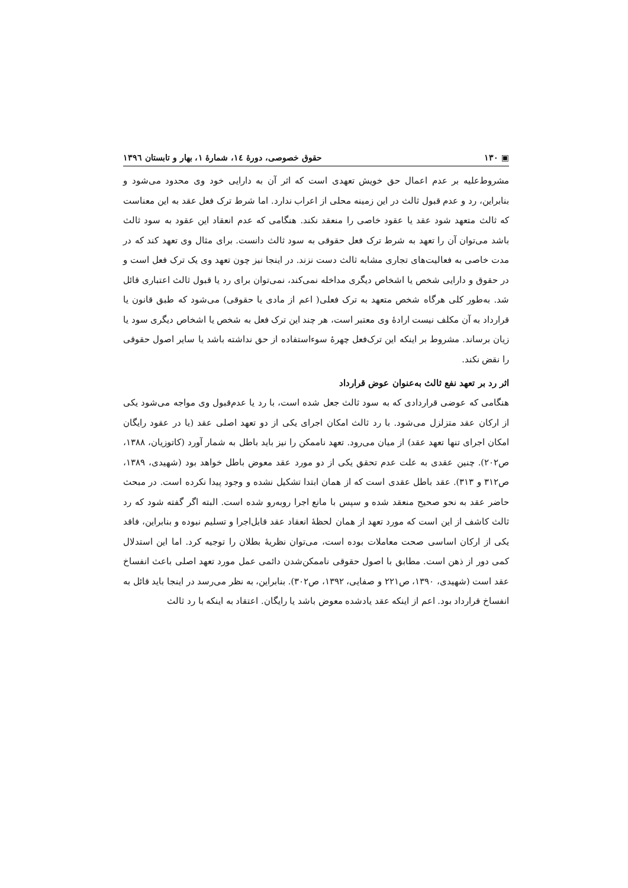▣ ۱۳۰ حقوق خصوصی، دورهٔ ۱٤، شمارهٔ ۱، بهار و تابستان ۱۳۹٦
مشروط‌علیه بر عدم اعمال حق خویش تعهدی است که اثر آن به دارایی خود وی محدود می‌شود و بنابراین، رد و عدم قبول ثالث در این زمینه محلی از اعراب ندارد. اما شرط ترک فعل عقد به این معناست که ثالث متعهد شود عقد یا عقود خاصی را منعقد نکند. هنگامی که عدم انعقاد این عقود به سود ثالث باشد می‌توان آن را تعهد به شرط ترک فعل حقوقی به سود ثالث دانست. برای مثال وی تعهد کند که در مدت خاصی به فعالیت‌های تجاری مشابه ثالث دست نزند. در اینجا نیز چون تعهد وی یک ترک فعل است و در حقوق و دارایی شخص یا اشخاص دیگری مداخله نمی‌کند، نمی‌توان برای رد یا قبول ثالث اعتباری قائل شد. به‌طور کلی هرگاه شخص متعهد به ترک فعلی( اعم از مادی یا حقوقی) می‌شود که طبق قانون یا قرارداد به آن مکلف نیست ارادهٔ وی معتبر است، هر چند این ترک فعل به شخص یا اشخاص دیگری سود یا زیان برساند. مشروط بر اینکه این ترک‌فعل چهرهٔ سوءاستفاده از حق نداشته باشد یا سایر اصول حقوقی را نقض نکند.
اثر رد بر تعهد نفع ثالث به‌عنوان عوض قرارداد
هنگامی که عوضی قراردادی که به سود ثالث جعل شده است، با رد یا عدم‌قبول وی مواجه می‌شود یکی از ارکان عقد متزلزل می‌شود. با رد ثالث امکان اجرای یکی از دو تعهد اصلی عقد (یا در عقود رایگان امکان اجرای تنها تعهد عقد) از میان می‌رود. تعهد ناممکن را نیز باید باطل به شمار آورد (کاتوزیان، ۱۳۸۸، ص۲۰۲). چنین عقدی به علت عدم تحقق یکی از دو مورد عقد معوض باطل خواهد بود (شهیدی، ۱۳۸۹، ص۳۱۲ و ۳۱۳). عقد باطل عقدی است که از همان ابتدا تشکیل نشده و وجود پیدا نکرده است. در مبحث حاضر عقد به نحو صحیح منعقد شده و سپس با مانع اجرا روبه‌رو شده است. البته اگر گفته شود که رد ثالث کاشف از این است که مورد تعهد از همان لحظهٔ انعقاد عقد قابل‌اجرا و تسلیم نبوده و بنابراین، فاقد یکی از ارکان اساسی صحت معاملات بوده است، می‌توان نظریهٔ بطلان را توجیه کرد. اما این استدلال کمی دور از ذهن است. مطابق با اصول حقوقی ناممکن‌شدن دائمی عمل مورد تعهد اصلی باعث انفساخ عقد است (شهیدی، ۱۳۹۰، ص۲۲۱ و صفایی، ۱۳۹۲، ص۳۰۲). بنابراین، به نظر می‌رسد در اینجا باید قائل به انفساخ قرارداد بود. اعم از اینکه عقد یادشده معوض باشد یا رایگان. اعتقاد به اینکه با رد ثالث